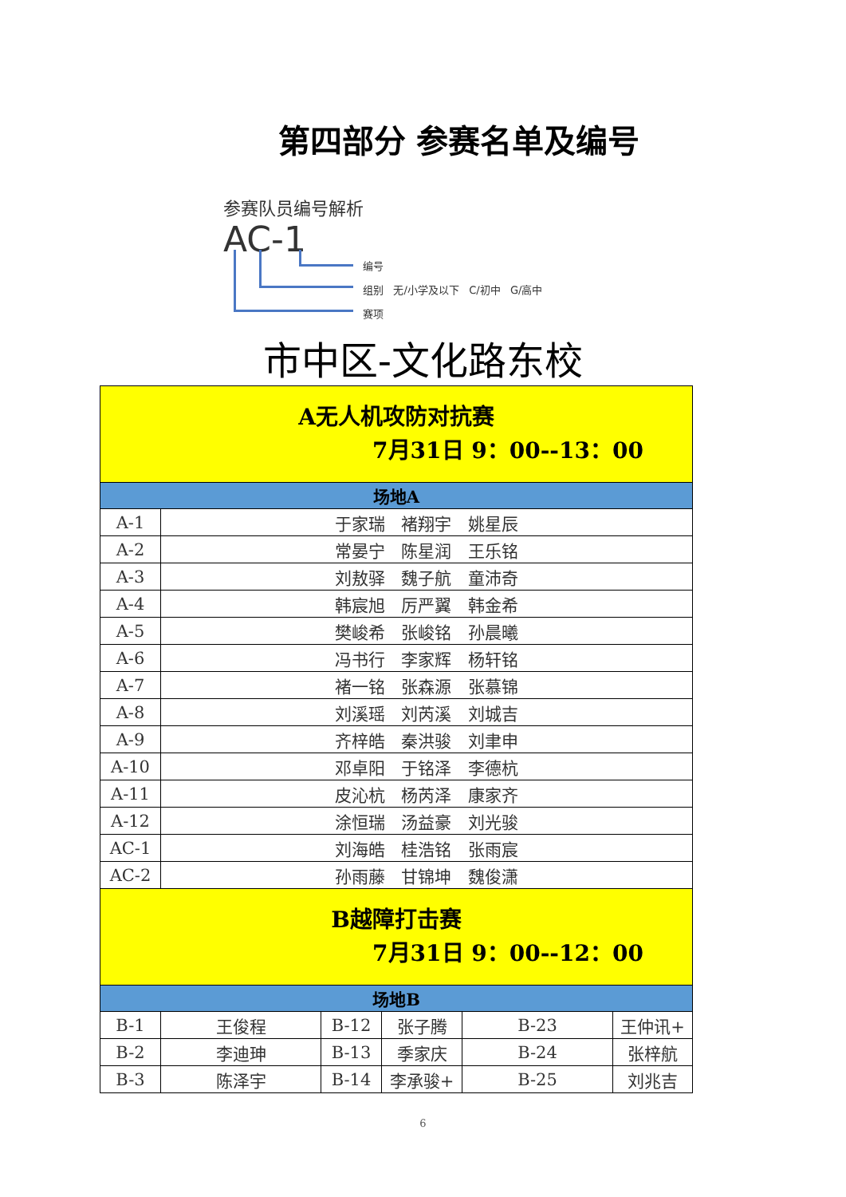第四部分 参赛名单及编号
参赛队员编号解析
AC-1
编号
组别 无/小学及以下 C/初中 G/高中
赛项
市中区-文化路东校
| A无人机攻防对抗赛 7月31日 9：00--13：00 | | | | | |
| 场地A | | | | | |
| A-1 | 于家瑞 褚翔宇 姚星辰 | | | | |
| A-2 | 常晏宁 陈星润 王乐铭 | | | | |
| A-3 | 刘敖驿 魏子航 童沛奇 | | | | |
| A-4 | 韩宸旭 厉严翼 韩金希 | | | | |
| A-5 | 樊峻希 张峻铭 孙晨曦 | | | | |
| A-6 | 冯书行 李家辉 杨轩铭 | | | | |
| A-7 | 褚一铭 张森源 张慕锦 | | | | |
| A-8 | 刘溪瑶 刘芮溪 刘城吉 | | | | |
| A-9 | 齐梓皓 秦洪骏 刘聿申 | | | | |
| A-10 | 邓卓阳 于铭泽 李德杭 | | | | |
| A-11 | 皮沁杭 杨芮泽 康家齐 | | | | |
| A-12 | 涂恒瑞 汤益豪 刘光骏 | | | | |
| AC-1 | 刘海皓 桂浩铭 张雨宸 | | | | |
| AC-2 | 孙雨藤 甘锦坤 魏俊潇 | | | | |
| B越障打击赛 7月31日 9：00--12：00 | | | | | |
| 场地B | | | | | |
| B-1 | 王俊程 | B-12 | 张子腾 | B-23 | 王仲讯+ |
| B-2 | 李迪珅 | B-13 | 季家庆 | B-24 | 张梓航 |
| B-3 | 陈泽宇 | B-14 | 李承骏+ | B-25 | 刘兆吉 |
6